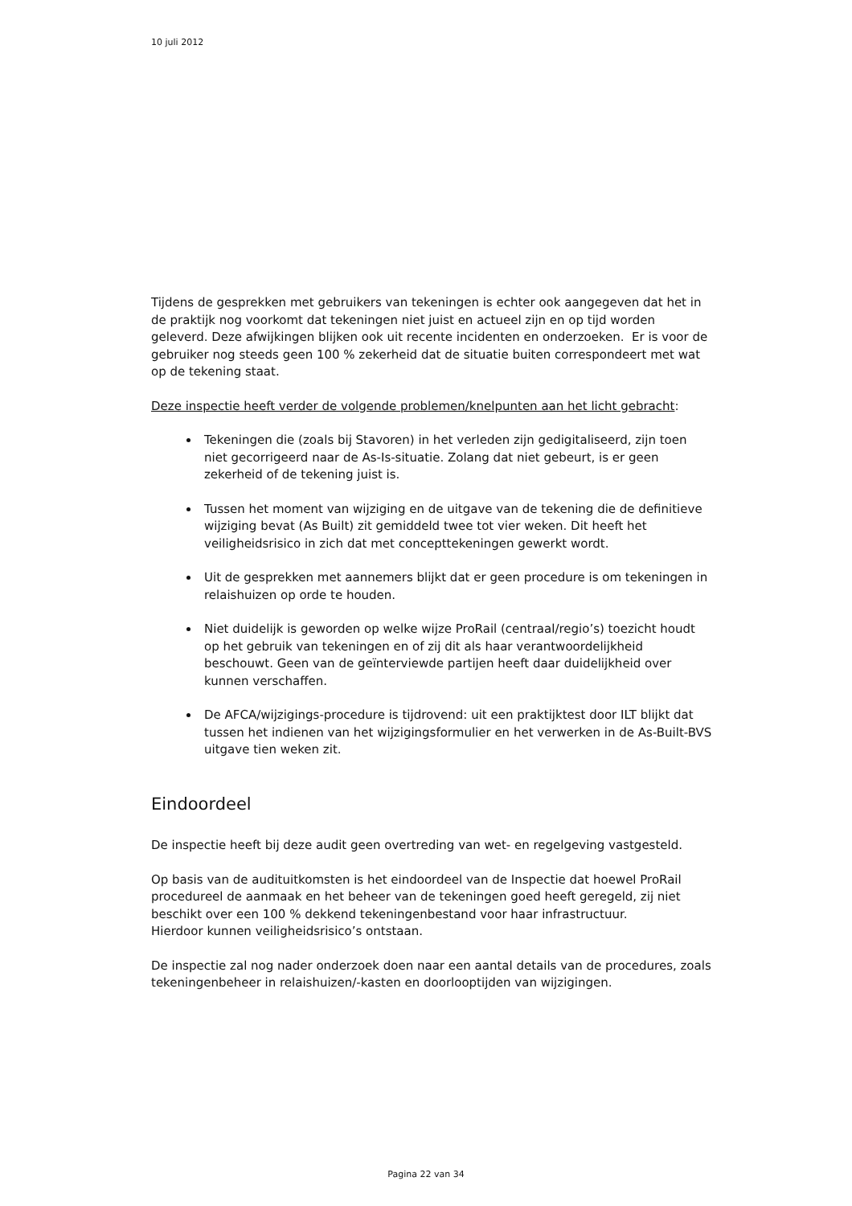10 juli 2012
Tijdens de gesprekken met gebruikers van tekeningen is echter ook aangegeven dat het in de praktijk nog voorkomt dat tekeningen niet juist en actueel zijn en op tijd worden geleverd. Deze afwijkingen blijken ook uit recente incidenten en onderzoeken. Er is voor de gebruiker nog steeds geen 100 % zekerheid dat de situatie buiten correspondeert met wat op de tekening staat.
Deze inspectie heeft verder de volgende problemen/knelpunten aan het licht gebracht:
Tekeningen die (zoals bij Stavoren) in het verleden zijn gedigitaliseerd, zijn toen niet gecorrigeerd naar de As-Is-situatie. Zolang dat niet gebeurt, is er geen zekerheid of de tekening juist is.
Tussen het moment van wijziging en de uitgave van de tekening die de definitieve wijziging bevat (As Built) zit gemiddeld twee tot vier weken. Dit heeft het veiligheidsrisico in zich dat met concepttekeningen gewerkt wordt.
Uit de gesprekken met aannemers blijkt dat er geen procedure is om tekeningen in relaishuizen op orde te houden.
Niet duidelijk is geworden op welke wijze ProRail (centraal/regio’s) toezicht houdt op het gebruik van tekeningen en of zij dit als haar verantwoordelijkheid beschouwt. Geen van de geïnterviewde partijen heeft daar duidelijkheid over kunnen verschaffen.
De AFCA/wijzigings-procedure is tijdrovend: uit een praktijktest door ILT blijkt dat tussen het indienen van het wijzigingsformulier en het verwerken in de As-Built-BVS uitgave tien weken zit.
Eindoordeel
De inspectie heeft bij deze audit geen overtreding van wet- en regelgeving vastgesteld.
Op basis van de audituitkomsten is het eindoordeel van de Inspectie dat hoewel ProRail procedureel de aanmaak en het beheer van de tekeningen goed heeft geregeld, zij niet beschikt over een 100 % dekkend tekeningenbestand voor haar infrastructuur.
Hierdoor kunnen veiligheidsrisico’s ontstaan.
De inspectie zal nog nader onderzoek doen naar een aantal details van de procedures, zoals tekeningenbeheer in relaishuizen/-kasten en doorlooptijden van wijzigingen.
Pagina 22 van 34